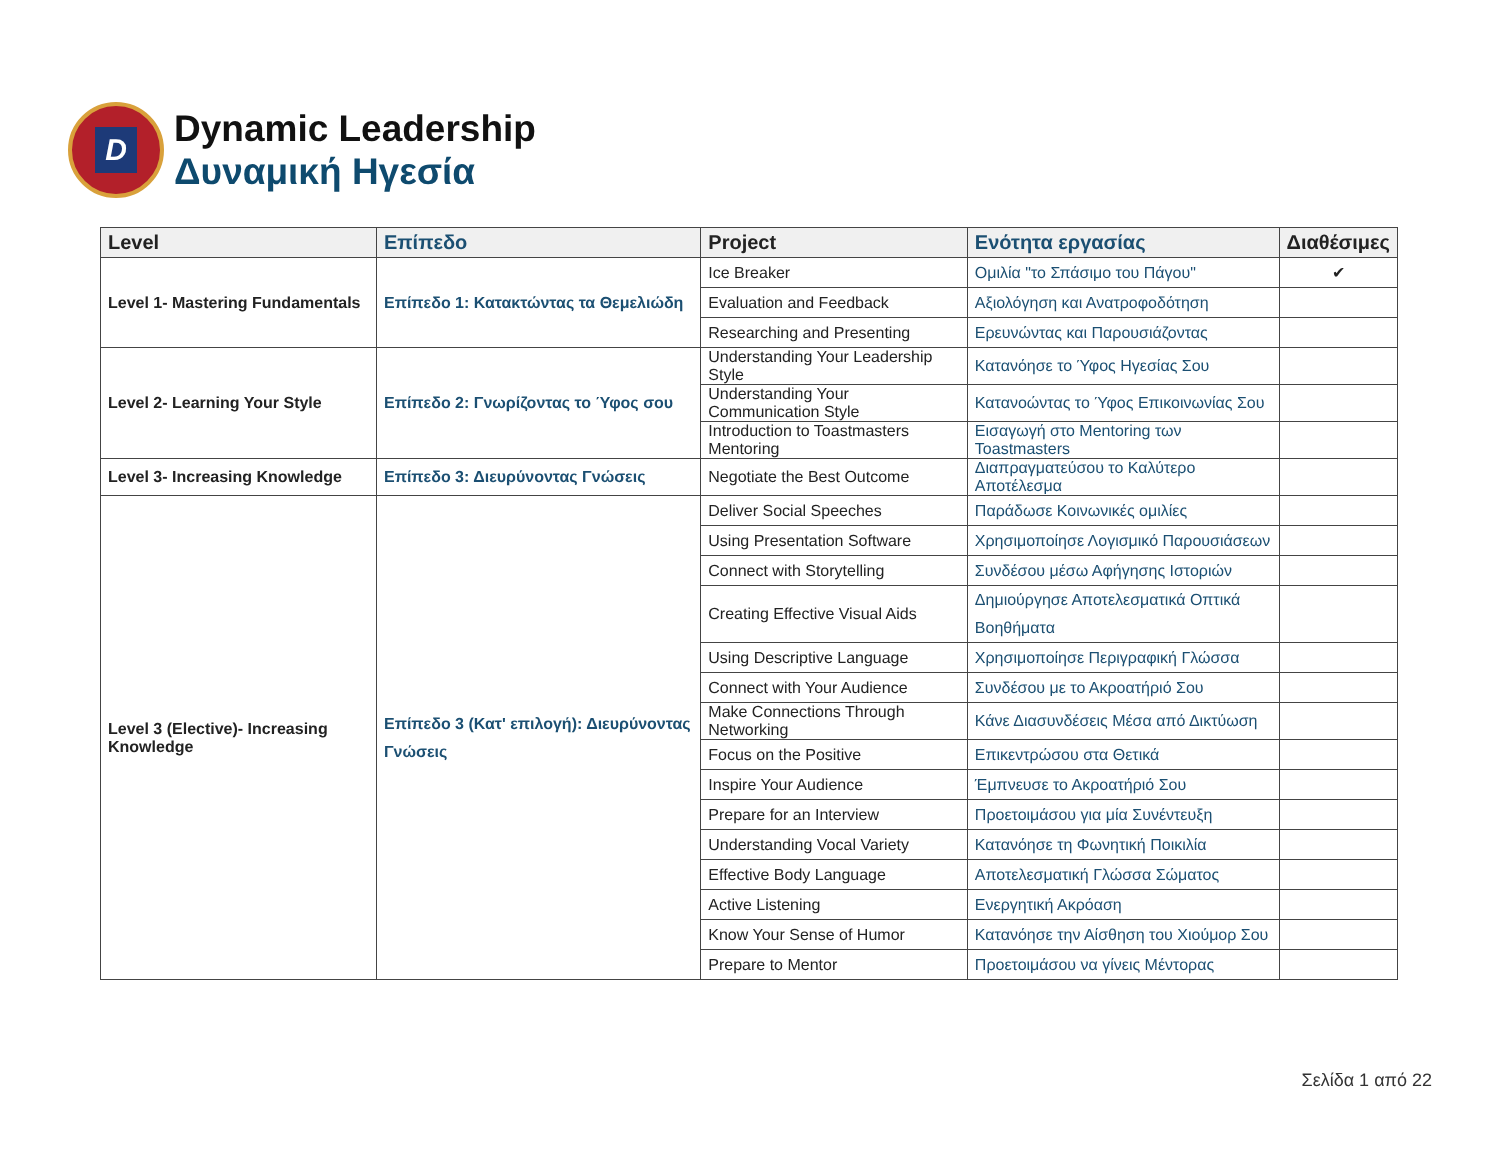D
Dynamic Leadership
Δυναμική Ηγεσία
| Level | Επίπεδο | Project | Ενότητα εργασίας | Διαθέσιμες |
| --- | --- | --- | --- | --- |
| Level 1- Mastering Fundamentals | Επίπεδο 1: Κατακτώντας τα Θεμελιώδη | Ice Breaker | Ομιλία "το Σπάσιμο του Πάγου" | ✔ |
| | | Evaluation and Feedback | Αξιολόγηση και Ανατροφοδότηση | |
| | | Researching and Presenting | Ερευνώντας και Παρουσιάζοντας | |
| Level 2- Learning Your Style | Επίπεδο 2: Γνωρίζοντας το Ύφος σου | Understanding Your Leadership Style | Κατανόησε το Ύφος Ηγεσίας Σου | |
| | | Understanding Your Communication Style | Κατανοώντας το Ύφος Επικοινωνίας Σου | |
| | | Introduction to Toastmasters Mentoring | Εισαγωγή στο Mentoring των Toastmasters | |
| Level 3- Increasing Knowledge | Επίπεδο 3: Διευρύνοντας Γνώσεις | Negotiate the Best Outcome | Διαπραγματεύσου το Καλύτερο Αποτέλεσμα | |
| Level 3 (Elective)- Increasing Knowledge | Επίπεδο 3 (Κατ' επιλογή): Διευρύνοντας Γνώσεις | Deliver Social Speeches | Παράδωσε Κοινωνικές ομιλίες | |
| | | Using Presentation Software | Χρησιμοποίησε Λογισμικό Παρουσιάσεων | |
| | | Connect with Storytelling | Συνδέσου μέσω Αφήγησης Ιστοριών | |
| | | Creating Effective Visual Aids | Δημιούργησε Αποτελεσματικά Οπτικά Βοηθήματα | |
| | | Using Descriptive Language | Χρησιμοποίησε Περιγραφική Γλώσσα | |
| | | Connect with Your Audience | Συνδέσου με το Ακροατήριό Σου | |
| | | Make Connections Through Networking | Κάνε Διασυνδέσεις Μέσα από Δικτύωση | |
| | | Focus on the Positive | Επικεντρώσου στα Θετικά | |
| | | Inspire Your Audience | Έμπνευσε το Ακροατήριό Σου | |
| | | Prepare for an Interview | Προετοιμάσου για μία Συνέντευξη | |
| | | Understanding Vocal Variety | Κατανόησε τη Φωνητική Ποικιλία | |
| | | Effective Body Language | Αποτελεσματική Γλώσσα Σώματος | |
| | | Active Listening | Ενεργητική Ακρόαση | |
| | | Know Your Sense of Humor | Κατανόησε την Αίσθηση του Χιούμορ Σου | |
| | | Prepare to Mentor | Προετοιμάσου να γίνεις Μέντορας | |
Σελίδα 1 από 22